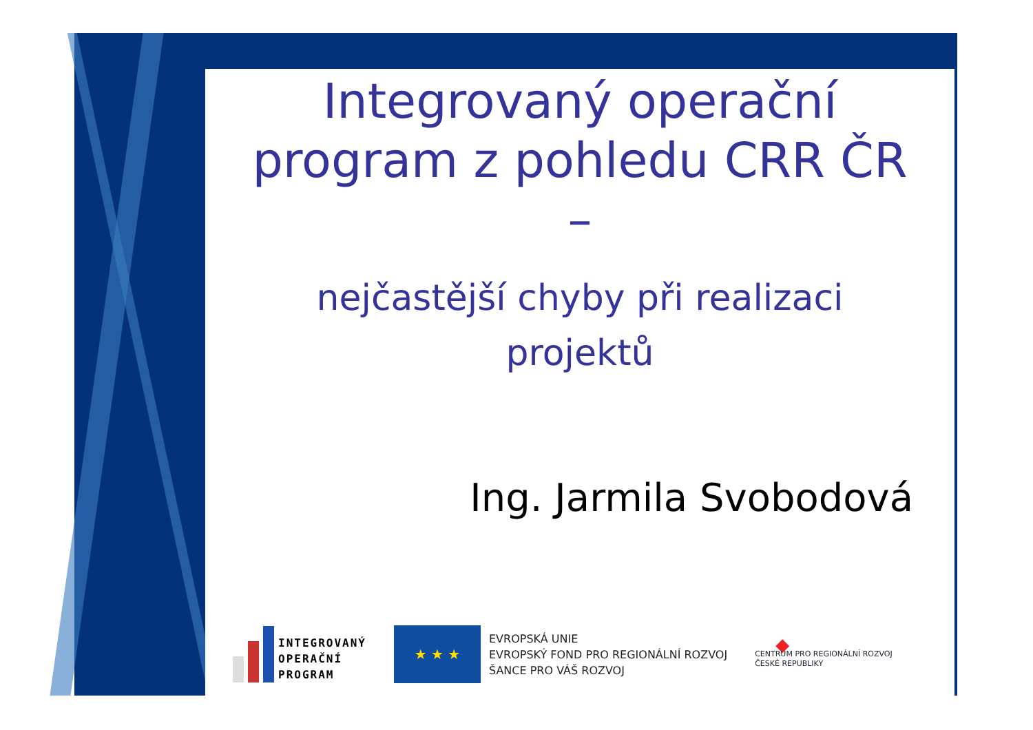Integrovaný operační
program z pohledu CRR ČR
–
nejčastější chyby při realizaci
projektů
Ing. Jarmila Svobodová
INTEGROVANÝ
OPERAČNÍ
PROGRAM
★ ★ ★
EVROPSKÁ UNIE
EVROPSKÝ FOND PRO REGIONÁLNÍ ROZVOJ
ŠANCE PRO VÁŠ ROZVOJ
◆
CENTRUM PRO REGIONÁLNÍ ROZVOJ
ČESKÉ REPUBLIKY